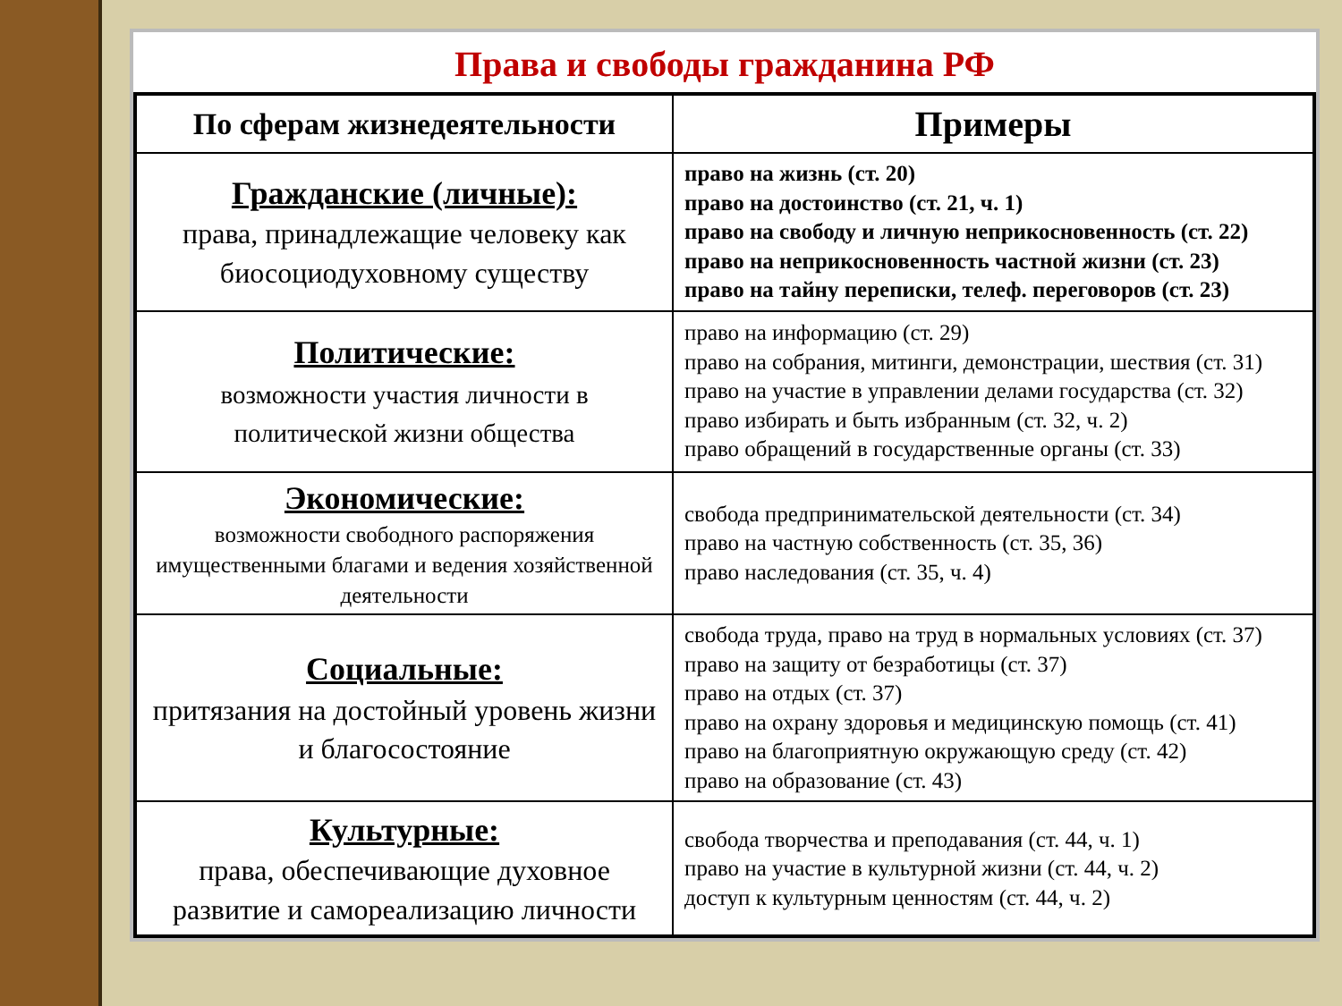Права и свободы гражданина РФ
| По сферам жизнедеятельности | Примеры |
| --- | --- |
| Гражданские (личные): права, принадлежащие человеку как биосоциодуховному существу | право на жизнь (ст. 20) право на достоинство (ст. 21, ч. 1) право на свободу и личную неприкосновенность (ст. 22) право на неприкосновенность частной жизни (ст. 23) право на тайну переписки, телеф. переговоров (ст. 23) |
| Политические: возможности участия личности в политической жизни общества | право на информацию (ст. 29) право на собрания, митинги, демонстрации, шествия (ст. 31) право на участие в управлении делами государства (ст. 32) право избирать и быть избранным (ст. 32, ч. 2) право обращений в государственные органы (ст. 33) |
| Экономические: возможности свободного распоряжения имущественными благами и ведения хозяйственной деятельности | свобода предпринимательской деятельности (ст. 34) право на частную собственность (ст. 35, 36) право наследования (ст. 35, ч. 4) |
| Социальные: притязания на достойный уровень жизни и благосостояние | свобода труда, право на труд в нормальных условиях (ст. 37) право на защиту от безработицы (ст. 37) право на отдых (ст. 37) право на охрану здоровья и медицинскую помощь (ст. 41) право на благоприятную окружающую среду (ст. 42) право на образование (ст. 43) |
| Культурные: права, обеспечивающие духовное развитие и самореализацию личности | свобода творчества и преподавания (ст. 44, ч. 1) право на участие в культурной жизни (ст. 44, ч. 2) доступ к культурным ценностям (ст. 44, ч. 2) |